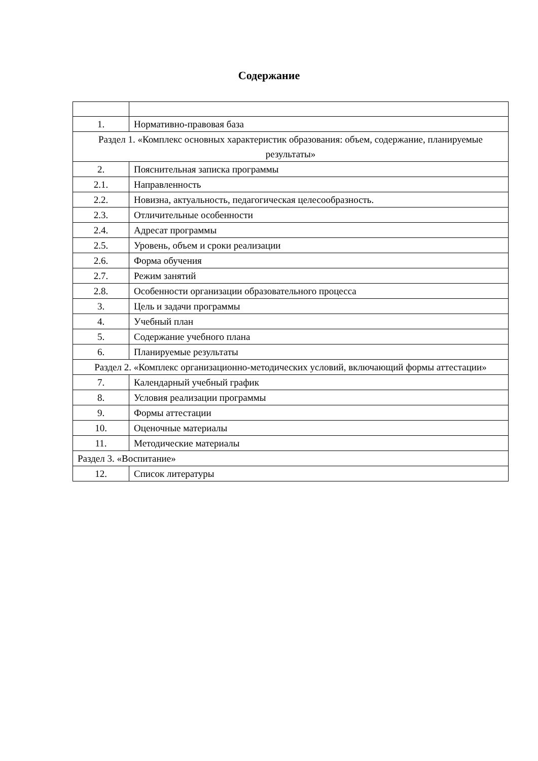Содержание
| 1. | Нормативно-правовая база |
| Раздел 1. «Комплекс основных характеристик образования: объем, содержание, планируемые результаты» | |
| 2. | Пояснительная записка программы |
| 2.1. | Направленность |
| 2.2. | Новизна, актуальность, педагогическая целесообразность. |
| 2.3. | Отличительные особенности |
| 2.4. | Адресат программы |
| 2.5. | Уровень, объем и сроки реализации |
| 2.6. | Форма обучения |
| 2.7. | Режим занятий |
| 2.8. | Особенности организации образовательного процесса |
| 3. | Цель и задачи программы |
| 4. | Учебный план |
| 5. | Содержание учебного плана |
| 6. | Планируемые результаты |
| Раздел 2. «Комплекс организационно-методических условий, включающий формы аттестации» | |
| 7. | Календарный учебный график |
| 8. | Условия реализации программы |
| 9. | Формы аттестации |
| 10. | Оценочные материалы |
| 11. | Методические материалы |
| Раздел 3. «Воспитание» | |
| 12. | Список литературы |